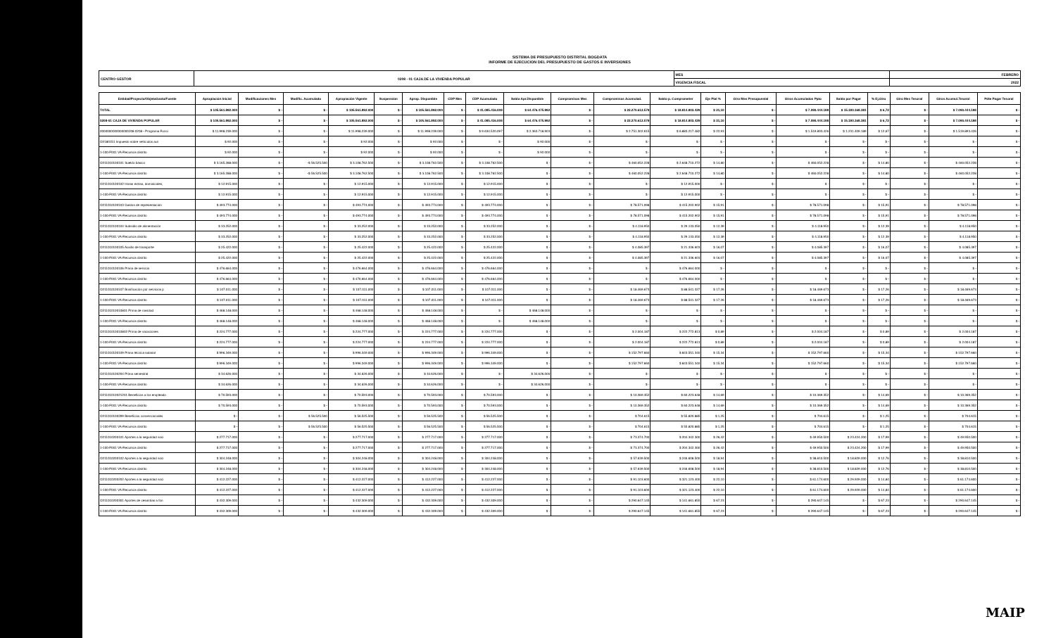SISTEMA DE PRESUPUESTO DISTRITAL BOGDATA
INFORME DE EJECUCION DEL PRESUPUESTO DE GASTOS E INVERSIONES
| CENTRO GESTOR | 0208 - 01 CAJA DE LA VIVIENDA POPULAR | MES | FEBRERO |
| | | VIGENCIA FISCAL | 2022 |
| Entidad/Proyecto/ObjetoGasto/Fuente | Apropiación Inicial | Modificaciones Mes | Modific. Acumulado | Apropiación Vigente | Suspensión | Aprop. Disponible | CDP Mes | CDP Acumulado | Saldo Apr.Disponible | Compromisos Mes | Compromisos Acumulad. | Saldo p. Comprometer | Eje Ptal % | Giro Mes Presupuestal | Giros Acumulados Ppto | Saldo por Pagar | % Ej.Giro | Giro Mes Tesoral | Giros Acumul.Tesoral | Pdte Pagar Tesoral |
| --- | --- | --- | --- | --- | --- | --- | --- | --- | --- | --- | --- | --- | --- | --- | --- | --- | --- | --- | --- | --- |
| TOTAL | $ 105.561.892.000 | $ - | $ - | $ 105.561.892.000 | $ - | $ 105.561.892.000 | $ - | $ 41.085.416.008 | $ 64.476.475.992 | $ - | $ 22.270.612.579 | $ 18.814.803.429 | $ 21,10 | $ - | $ 7.090.444.198 | $ 15.180.168.381 | $ 6,72 | $ - | $ 7.090.444.198 | $ - |
| 0208-01 CAJA DE VIVIENDA POPULAR | $ 105.561.892.000 | $ - | $ - | $ 105.561.892.000 | $ - | $ 105.561.892.000 | $ - | $ 41.085.416.008 | $ 64.476.475.992 | $ - | $ 22.270.612.579 | $ 18.814.803.429 | $ 21,10 | $ - | $ 7.090.444.198 | $ 15.180.168.381 | $ 6,72 | $ - | $ 7.090.444.198 | $ - |
| 0000000000000000208 0208 - Programa Funci | $ 11.998.239.000 | $ - | $ - | $ 11.998.239.000 | $ - | $ 11.998.239.000 | $ - | $ 9.634.520.097 | $ 2.363.718.903 | $ - | $ 2.751.302.615 | $ 6.883.217.482 | $ 22,93 | $ - | $ 1.519.893.426 | $ 1.231.409.189 | $ 12,67 | $ - | $ 1.519.893.426 | $ - |
| O2180151 Impuesto sobre vehículos aut | $ 92.000 | $ - | $ - | $ 92.000 | $ - | $ 92.000 | $ - | $ - | $ 92.000 | $ - | $ - | $ - | $ - | $ - | $ - | $ - | $ - | $ - | $ - | $ - |
| 1-100-F001 VA-Recursos distrito | $ 92.000 | $ - | $ - | $ 92.000 | $ - | $ 92.000 | $ - | $ - | $ 92.000 | $ - | $ - | $ - | $ - | $ - | $ - | $ - | $ - | $ - | $ - | $ - |
| O211010100101 Sueldo básico | $ 3.165.288.000 | $ - | -$ 56.525.500 | $ 3.108.762.500 | $ - | $ 3.108.762.500 | $ - | $ 3.108.762.500 | $ - | $ - | $ 460.052.228 | $ 2.648.710.272 | $ 14,80 | $ - | $ 460.052.228 | $ - | $ 14,80 | $ - | $ 460.052.228 | $ - |
| 1-100-F001 VA-Recursos distrito | $ 3.165.288.000 | $ - | -$ 56.525.500 | $ 3.108.762.500 | $ - | $ 3.108.762.500 | $ - | $ 3.108.762.500 | $ - | $ - | $ 460.052.228 | $ 2.648.710.272 | $ 14,80 | $ - | $ 460.052.228 | $ - | $ 14,80 | $ - | $ 460.052.228 | $ - |
| O211010100102 Horas extras, dominicales, | $ 12.915.000 | $ - | $ - | $ 12.915.000 | $ - | $ 12.915.000 | $ - | $ 12.915.000 | $ - | $ - | $ - | $ 12.915.000 | $ - | $ - | $ - | $ - | $ - | $ - | $ - | $ - |
| 1-100-F001 VA-Recursos distrito | $ 12.915.000 | $ - | $ - | $ 12.915.000 | $ - | $ 12.915.000 | $ - | $ 12.915.000 | $ - | $ - | $ - | $ 12.915.000 | $ - | $ - | $ - | $ - | $ - | $ - | $ - | $ - |
| O211010100103 Gastos de representación | $ 493.774.000 | $ - | $ - | $ 493.774.000 | $ - | $ 493.774.000 | $ - | $ 493.774.000 | $ - | $ - | $ 78.571.098 | $ 415.202.902 | $ 15,91 | $ - | $ 78.571.098 | $ - | $ 15,91 | $ - | $ 78.571.098 | $ - |
| 1-100-F001 VA-Recursos distrito | $ 493.774.000 | $ - | $ - | $ 493.774.000 | $ - | $ 493.774.000 | $ - | $ 493.774.000 | $ - | $ - | $ 78.571.098 | $ 415.202.902 | $ 15,91 | $ - | $ 78.571.098 | $ - | $ 15,91 | $ - | $ 78.571.098 | $ - |
| O211010100104 Subsidio de alimentación | $ 33.252.000 | $ - | $ - | $ 33.252.000 | $ - | $ 33.252.000 | $ - | $ 33.252.000 | $ - | $ - | $ 4.118.950 | $ 29.133.050 | $ 12,39 | $ - | $ 4.118.950 | $ - | $ 12,39 | $ - | $ 4.118.950 | $ - |
| 1-100-F001 VA-Recursos distrito | $ 33.252.000 | $ - | $ - | $ 33.252.000 | $ - | $ 33.252.000 | $ - | $ 33.252.000 | $ - | $ - | $ 4.118.950 | $ 29.133.050 | $ 12,39 | $ - | $ 4.118.950 | $ - | $ 12,39 | $ - | $ 4.118.950 | $ - |
| O211010100105 Auxilio de transporte | $ 25.422.000 | $ - | $ - | $ 25.422.000 | $ - | $ 25.422.000 | $ - | $ 25.422.000 | $ - | $ - | $ 4.085.397 | $ 21.336.603 | $ 16,07 | $ - | $ 4.085.397 | $ - | $ 16,07 | $ - | $ 4.085.397 | $ - |
| 1-100-F001 VA-Recursos distrito | $ 25.422.000 | $ - | $ - | $ 25.422.000 | $ - | $ 25.422.000 | $ - | $ 25.422.000 | $ - | $ - | $ 4.085.397 | $ 21.336.603 | $ 16,07 | $ - | $ 4.085.397 | $ - | $ 16,07 | $ - | $ 4.085.397 | $ - |
| O211010100106 Prima de servicio | $ 476.664.000 | $ - | $ - | $ 476.664.000 | $ - | $ 476.664.000 | $ - | $ 476.664.000 | $ - | $ - | $ - | $ 476.664.000 | $ - | $ - | $ - | $ - | $ - | $ - | $ - | $ - |
| 1-100-F001 VA-Recursos distrito | $ 476.664.000 | $ - | $ - | $ 476.664.000 | $ - | $ 476.664.000 | $ - | $ 476.664.000 | $ - | $ - | $ - | $ 476.664.000 | $ - | $ - | $ - | $ - | $ - | $ - | $ - | $ - |
| O211010100107 Bonificación por servicios p | $ 107.011.000 | $ - | $ - | $ 107.011.000 | $ - | $ 107.011.000 | $ - | $ 107.011.000 | $ - | $ - | $ 18.469.673 | $ 88.541.327 | $ 17,26 | $ - | $ 18.469.673 | $ - | $ 17,26 | $ - | $ 18.469.673 | $ - |
| 1-100-F001 VA-Recursos distrito | $ 107.011.000 | $ - | $ - | $ 107.011.000 | $ - | $ 107.011.000 | $ - | $ 107.011.000 | $ - | $ - | $ 18.469.673 | $ 88.541.327 | $ 17,26 | $ - | $ 18.469.673 | $ - | $ 17,26 | $ - | $ 18.469.673 | $ - |
| O21101010010801 Prima de navidad | $ 468.148.000 | $ - | $ - | $ 468.148.000 | $ - | $ 468.148.000 | $ - | $ - | $ 468.148.000 | $ - | $ - | $ - | $ - | $ - | $ - | $ - | $ - | $ - | $ - | $ - |
| 1-100-F001 VA-Recursos distrito | $ 468.148.000 | $ - | $ - | $ 468.148.000 | $ - | $ 468.148.000 | $ - | $ - | $ 468.148.000 | $ - | $ - | $ - | $ - | $ - | $ - | $ - | $ - | $ - | $ - | $ - |
| O21101010010802 Prima de vacaciones | $ 224.777.000 | $ - | $ - | $ 224.777.000 | $ - | $ 224.777.000 | $ - | $ 224.777.000 | $ - | $ - | $ 2.004.187 | $ 222.772.813 | $ 0,89 | $ - | $ 2.004.187 | $ - | $ 0,89 | $ - | $ 2.004.187 | $ - |
| 1-100-F001 VA-Recursos distrito | $ 224.777.000 | $ - | $ - | $ 224.777.000 | $ - | $ 224.777.000 | $ - | $ 224.777.000 | $ - | $ - | $ 2.004.187 | $ 222.772.813 | $ 0,89 | $ - | $ 2.004.187 | $ - | $ 0,89 | $ - | $ 2.004.187 | $ - |
| O211010100109 Prima técnica salarial | $ 996.349.000 | $ - | $ - | $ 996.349.000 | $ - | $ 996.349.000 | $ - | $ 996.349.000 | $ - | $ - | $ 152.797.660 | $ 843.551.340 | $ 15,34 | $ - | $ 152.797.660 | $ - | $ 15,34 | $ - | $ 152.797.660 | $ - |
| 1-100-F001 VA-Recursos distrito | $ 996.349.000 | $ - | $ - | $ 996.349.000 | $ - | $ 996.349.000 | $ - | $ 996.349.000 | $ - | $ - | $ 152.797.660 | $ 843.551.340 | $ 15,34 | $ - | $ 152.797.660 | $ - | $ 15,34 | $ - | $ 152.797.660 | $ - |
| O211010100204 Prima semestral | $ 34.626.000 | $ - | $ - | $ 34.626.000 | $ - | $ 34.626.000 | $ - | $ - | $ 34.626.000 | $ - | $ - | $ - | $ - | $ - | $ - | $ - | $ - | $ - | $ - | $ - |
| 1-100-F001 VA-Recursos distrito | $ 34.626.000 | $ - | $ - | $ 34.626.000 | $ - | $ 34.626.000 | $ - | $ - | $ 34.626.000 | $ - | $ - | $ - | $ - | $ - | $ - | $ - | $ - | $ - | $ - | $ - |
| O21101010021201 Beneficios a los empleado | $ 70.593.000 | $ - | $ - | $ 70.593.000 | $ - | $ 70.593.000 | $ - | $ 70.593.000 | $ - | $ - | $ 10.369.352 | $ 60.223.648 | $ 14,69 | $ - | $ 10.369.352 | $ - | $ 14,69 | $ - | $ 10.369.352 | $ - |
| 1-100-F001 VA-Recursos distrito | $ 70.593.000 | $ - | $ - | $ 70.593.000 | $ - | $ 70.593.000 | $ - | $ 70.593.000 | $ - | $ - | $ 10.369.352 | $ 60.223.648 | $ 14,69 | $ - | $ 10.369.352 | $ - | $ 14,69 | $ - | $ 10.369.352 | $ - |
| O211010100299 Beneficios convencionales | $ - | $ - | $ 56.525.500 | $ 56.525.500 | $ - | $ 56.525.500 | $ - | $ 56.525.500 | $ - | $ - | $ 704.615 | $ 55.820.885 | $ 1,25 | $ - | $ 704.615 | $ - | $ 1,25 | $ - | $ 704.615 | $ - |
| 1-100-F001 VA-Recursos distrito | $ - | $ - | $ 56.525.500 | $ 56.525.500 | $ - | $ 56.525.500 | $ - | $ 56.525.500 | $ - | $ - | $ 704.615 | $ 55.820.885 | $ 1,25 | $ - | $ 704.615 | $ - | $ 1,25 | $ - | $ 704.615 | $ - |
| O211010200101 Aportes a la seguridad soci | $ 277.717.000 | $ - | $ - | $ 277.717.000 | $ - | $ 277.717.000 | $ - | $ 277.717.000 | $ - | $ - | $ 73.374.700 | $ 204.342.300 | $ 26,42 | $ - | $ 49.950.500 | $ 23.424.200 | $ 17,99 | $ - | $ 49.950.500 | $ - |
| 1-100-F001 VA-Recursos distrito | $ 277.717.000 | $ - | $ - | $ 277.717.000 | $ - | $ 277.717.000 | $ - | $ 277.717.000 | $ - | $ - | $ 73.374.700 | $ 204.342.300 | $ 26,42 | $ - | $ 49.950.500 | $ 23.424.200 | $ 17,99 | $ - | $ 49.950.500 | $ - |
| O211010200102 Aportes a la seguridad soci | $ 304.248.000 | $ - | $ - | $ 304.248.000 | $ - | $ 304.248.000 | $ - | $ 304.248.000 | $ - | $ - | $ 57.639.500 | $ 246.608.500 | $ 18,94 | $ - | $ 38.810.500 | $ 18.829.000 | $ 12,76 | $ - | $ 38.810.500 | $ - |
| 1-100-F001 VA-Recursos distrito | $ 304.248.000 | $ - | $ - | $ 304.248.000 | $ - | $ 304.248.000 | $ - | $ 304.248.000 | $ - | $ - | $ 57.639.500 | $ 246.608.500 | $ 18,94 | $ - | $ 38.810.500 | $ 18.829.000 | $ 12,76 | $ - | $ 38.810.500 | $ - |
| O211010200202 Aportes a la seguridad soci | $ 412.227.000 | $ - | $ - | $ 412.227.000 | $ - | $ 412.227.000 | $ - | $ 412.227.000 | $ - | $ - | $ 91.103.600 | $ 321.123.400 | $ 22,10 | $ - | $ 61.174.600 | $ 29.929.000 | $ 14,84 | $ - | $ 61.174.600 | $ - |
| 1-100-F001 VA-Recursos distrito | $ 412.227.000 | $ - | $ - | $ 412.227.000 | $ - | $ 412.227.000 | $ - | $ 412.227.000 | $ - | $ - | $ 91.103.600 | $ 321.123.400 | $ 22,10 | $ - | $ 61.174.600 | $ 29.929.000 | $ 14,84 | $ - | $ 61.174.600 | $ - |
| O211010200301 Aportes de cesantías a fon | $ 432.309.000 | $ - | $ - | $ 432.309.000 | $ - | $ 432.309.000 | $ - | $ 432.309.000 | $ - | $ - | $ 290.647.145 | $ 141.661.855 | $ 67,23 | $ - | $ 290.647.145 | $ - | $ 67,23 | $ - | $ 290.647.145 | $ - |
| 1-100-F001 VA-Recursos distrito | $ 432.309.000 | $ - | $ - | $ 432.309.000 | $ - | $ 432.309.000 | $ - | $ 432.309.000 | $ - | $ - | $ 290.647.145 | $ 141.661.855 | $ 67,23 | $ - | $ 290.647.145 | $ - | $ 67,23 | $ - | $ 290.647.145 | $ - |
MAIP